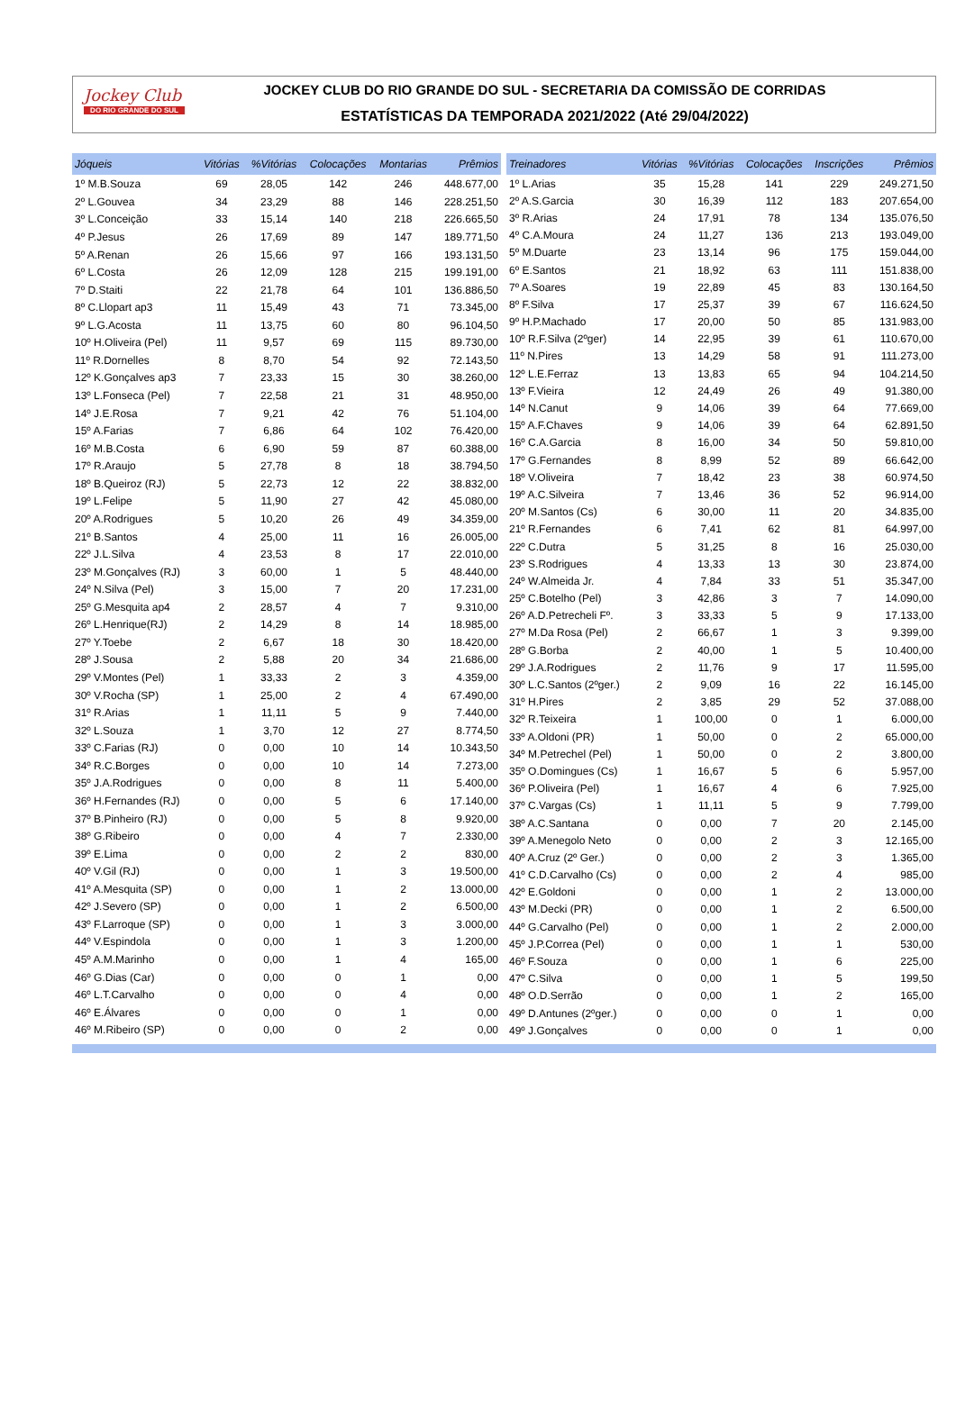Jockey Club
DO RIO GRANDE DO SUL
JOCKEY CLUB DO RIO GRANDE DO SUL - SECRETARIA DA COMISSÃO DE CORRIDAS
ESTATÍSTICAS DA TEMPORADA 2021/2022 (Até 29/04/2022)
| Jóqueis | Vitórias | %Vitórias | Colocações | Montarias | Prêmios |
| --- | --- | --- | --- | --- | --- |
| 1º M.B.Souza | 69 | 28,05 | 142 | 246 | 448.677,00 |
| 2º L.Gouvea | 34 | 23,29 | 88 | 146 | 228.251,50 |
| 3º L.Conceição | 33 | 15,14 | 140 | 218 | 226.665,50 |
| 4º P.Jesus | 26 | 17,69 | 89 | 147 | 189.771,50 |
| 5º A.Renan | 26 | 15,66 | 97 | 166 | 193.131,50 |
| 6º L.Costa | 26 | 12,09 | 128 | 215 | 199.191,00 |
| 7º D.Staiti | 22 | 21,78 | 64 | 101 | 136.886,50 |
| 8º C.Llopart ap3 | 11 | 15,49 | 43 | 71 | 73.345,00 |
| 9º L.G.Acosta | 11 | 13,75 | 60 | 80 | 96.104,50 |
| 10º H.Oliveira (Pel) | 11 | 9,57 | 69 | 115 | 89.730,00 |
| 11º R.Dornelles | 8 | 8,70 | 54 | 92 | 72.143,50 |
| 12º K.Gonçalves ap3 | 7 | 23,33 | 15 | 30 | 38.260,00 |
| 13º L.Fonseca (Pel) | 7 | 22,58 | 21 | 31 | 48.950,00 |
| 14º J.E.Rosa | 7 | 9,21 | 42 | 76 | 51.104,00 |
| 15º A.Farias | 7 | 6,86 | 64 | 102 | 76.420,00 |
| 16º M.B.Costa | 6 | 6,90 | 59 | 87 | 60.388,00 |
| 17º R.Araujo | 5 | 27,78 | 8 | 18 | 38.794,50 |
| 18º B.Queiroz (RJ) | 5 | 22,73 | 12 | 22 | 38.832,00 |
| 19º L.Felipe | 5 | 11,90 | 27 | 42 | 45.080,00 |
| 20º A.Rodrigues | 5 | 10,20 | 26 | 49 | 34.359,00 |
| 21º B.Santos | 4 | 25,00 | 11 | 16 | 26.005,00 |
| 22º J.L.Silva | 4 | 23,53 | 8 | 17 | 22.010,00 |
| 23º M.Gonçalves (RJ) | 3 | 60,00 | 1 | 5 | 48.440,00 |
| 24º N.Silva (Pel) | 3 | 15,00 | 7 | 20 | 17.231,00 |
| 25º G.Mesquita ap4 | 2 | 28,57 | 4 | 7 | 9.310,00 |
| 26º L.Henrique(RJ) | 2 | 14,29 | 8 | 14 | 18.985,00 |
| 27º Y.Toebe | 2 | 6,67 | 18 | 30 | 18.420,00 |
| 28º J.Sousa | 2 | 5,88 | 20 | 34 | 21.686,00 |
| 29º V.Montes (Pel) | 1 | 33,33 | 2 | 3 | 4.359,00 |
| 30º V.Rocha (SP) | 1 | 25,00 | 2 | 4 | 67.490,00 |
| 31º R.Arias | 1 | 11,11 | 5 | 9 | 7.440,00 |
| 32º L.Souza | 1 | 3,70 | 12 | 27 | 8.774,50 |
| 33º C.Farias (RJ) | 0 | 0,00 | 10 | 14 | 10.343,50 |
| 34º R.C.Borges | 0 | 0,00 | 10 | 14 | 7.273,00 |
| 35º J.A.Rodrigues | 0 | 0,00 | 8 | 11 | 5.400,00 |
| 36º H.Fernandes (RJ) | 0 | 0,00 | 5 | 6 | 17.140,00 |
| 37º B.Pinheiro (RJ) | 0 | 0,00 | 5 | 8 | 9.920,00 |
| 38º G.Ribeiro | 0 | 0,00 | 4 | 7 | 2.330,00 |
| 39º E.Lima | 0 | 0,00 | 2 | 2 | 830,00 |
| 40º V.Gil (RJ) | 0 | 0,00 | 1 | 3 | 19.500,00 |
| 41º A.Mesquita (SP) | 0 | 0,00 | 1 | 2 | 13.000,00 |
| 42º J.Severo (SP) | 0 | 0,00 | 1 | 2 | 6.500,00 |
| 43º F.Larroque (SP) | 0 | 0,00 | 1 | 3 | 3.000,00 |
| 44º V.Espindola | 0 | 0,00 | 1 | 3 | 1.200,00 |
| 45º A.M.Marinho | 0 | 0,00 | 1 | 4 | 165,00 |
| 46º G.Dias (Car) | 0 | 0,00 | 0 | 1 | 0,00 |
| 46º L.T.Carvalho | 0 | 0,00 | 0 | 4 | 0,00 |
| 46º E.Álvares | 0 | 0,00 | 0 | 1 | 0,00 |
| 46º M.Ribeiro (SP) | 0 | 0,00 | 0 | 2 | 0,00 |
| Treinadores | Vitórias | %Vitórias | Colocações | Inscrições | Prêmios |
| --- | --- | --- | --- | --- | --- |
| 1º L.Arias | 35 | 15,28 | 141 | 229 | 249.271,50 |
| 2º A.S.Garcia | 30 | 16,39 | 112 | 183 | 207.654,00 |
| 3º R.Arias | 24 | 17,91 | 78 | 134 | 135.076,50 |
| 4º C.A.Moura | 24 | 11,27 | 136 | 213 | 193.049,00 |
| 5º M.Duarte | 23 | 13,14 | 96 | 175 | 159.044,00 |
| 6º E.Santos | 21 | 18,92 | 63 | 111 | 151.838,00 |
| 7º A.Soares | 19 | 22,89 | 45 | 83 | 130.164,50 |
| 8º F.Silva | 17 | 25,37 | 39 | 67 | 116.624,50 |
| 9º H.P.Machado | 17 | 20,00 | 50 | 85 | 131.983,00 |
| 10º R.F.Silva (2ºger) | 14 | 22,95 | 39 | 61 | 110.670,00 |
| 11º N.Pires | 13 | 14,29 | 58 | 91 | 111.273,00 |
| 12º L.E.Ferraz | 13 | 13,83 | 65 | 94 | 104.214,50 |
| 13º F.Vieira | 12 | 24,49 | 26 | 49 | 91.380,00 |
| 14º N.Canut | 9 | 14,06 | 39 | 64 | 77.669,00 |
| 15º A.F.Chaves | 9 | 14,06 | 39 | 64 | 62.891,50 |
| 16º C.A.Garcia | 8 | 16,00 | 34 | 50 | 59.810,00 |
| 17º G.Fernandes | 8 | 8,99 | 52 | 89 | 66.642,00 |
| 18º V.Oliveira | 7 | 18,42 | 23 | 38 | 60.974,50 |
| 19º A.C.Silveira | 7 | 13,46 | 36 | 52 | 96.914,00 |
| 20º M.Santos (Cs) | 6 | 30,00 | 11 | 20 | 34.835,00 |
| 21º R.Fernandes | 6 | 7,41 | 62 | 81 | 64.997,00 |
| 22º C.Dutra | 5 | 31,25 | 8 | 16 | 25.030,00 |
| 23º S.Rodrigues | 4 | 13,33 | 13 | 30 | 23.874,00 |
| 24º W.Almeida Jr. | 4 | 7,84 | 33 | 51 | 35.347,00 |
| 25º C.Botelho (Pel) | 3 | 42,86 | 3 | 7 | 14.090,00 |
| 26º A.D.Petrecheli Fº. | 3 | 33,33 | 5 | 9 | 17.133,00 |
| 27º M.Da Rosa (Pel) | 2 | 66,67 | 1 | 3 | 9.399,00 |
| 28º G.Borba | 2 | 40,00 | 1 | 5 | 10.400,00 |
| 29º J.A.Rodrigues | 2 | 11,76 | 9 | 17 | 11.595,00 |
| 30º L.C.Santos (2ºger.) | 2 | 9,09 | 16 | 22 | 16.145,00 |
| 31º H.Pires | 2 | 3,85 | 29 | 52 | 37.088,00 |
| 32º R.Teixeira | 1 | 100,00 | 0 | 1 | 6.000,00 |
| 33º A.Oldoni (PR) | 1 | 50,00 | 0 | 2 | 65.000,00 |
| 34º M.Petrechel (Pel) | 1 | 50,00 | 0 | 2 | 3.800,00 |
| 35º O.Domingues (Cs) | 1 | 16,67 | 5 | 6 | 5.957,00 |
| 36º P.Oliveira (Pel) | 1 | 16,67 | 4 | 6 | 7.925,00 |
| 37º C.Vargas (Cs) | 1 | 11,11 | 5 | 9 | 7.799,00 |
| 38º A.C.Santana | 0 | 0,00 | 7 | 20 | 2.145,00 |
| 39º A.Menegolo Neto | 0 | 0,00 | 2 | 3 | 12.165,00 |
| 40º A.Cruz (2º Ger.) | 0 | 0,00 | 2 | 3 | 1.365,00 |
| 41º C.D.Carvalho (Cs) | 0 | 0,00 | 2 | 4 | 985,00 |
| 42º E.Goldoni | 0 | 0,00 | 1 | 2 | 13.000,00 |
| 43º M.Decki (PR) | 0 | 0,00 | 1 | 2 | 6.500,00 |
| 44º G.Carvalho (Pel) | 0 | 0,00 | 1 | 2 | 2.000,00 |
| 45º J.P.Correa (Pel) | 0 | 0,00 | 1 | 1 | 530,00 |
| 46º F.Souza | 0 | 0,00 | 1 | 6 | 225,00 |
| 47º C.Silva | 0 | 0,00 | 1 | 5 | 199,50 |
| 48º O.D.Serrão | 0 | 0,00 | 1 | 2 | 165,00 |
| 49º D.Antunes (2ºger.) | 0 | 0,00 | 0 | 1 | 0,00 |
| 49º J.Gonçalves | 0 | 0,00 | 0 | 1 | 0,00 |